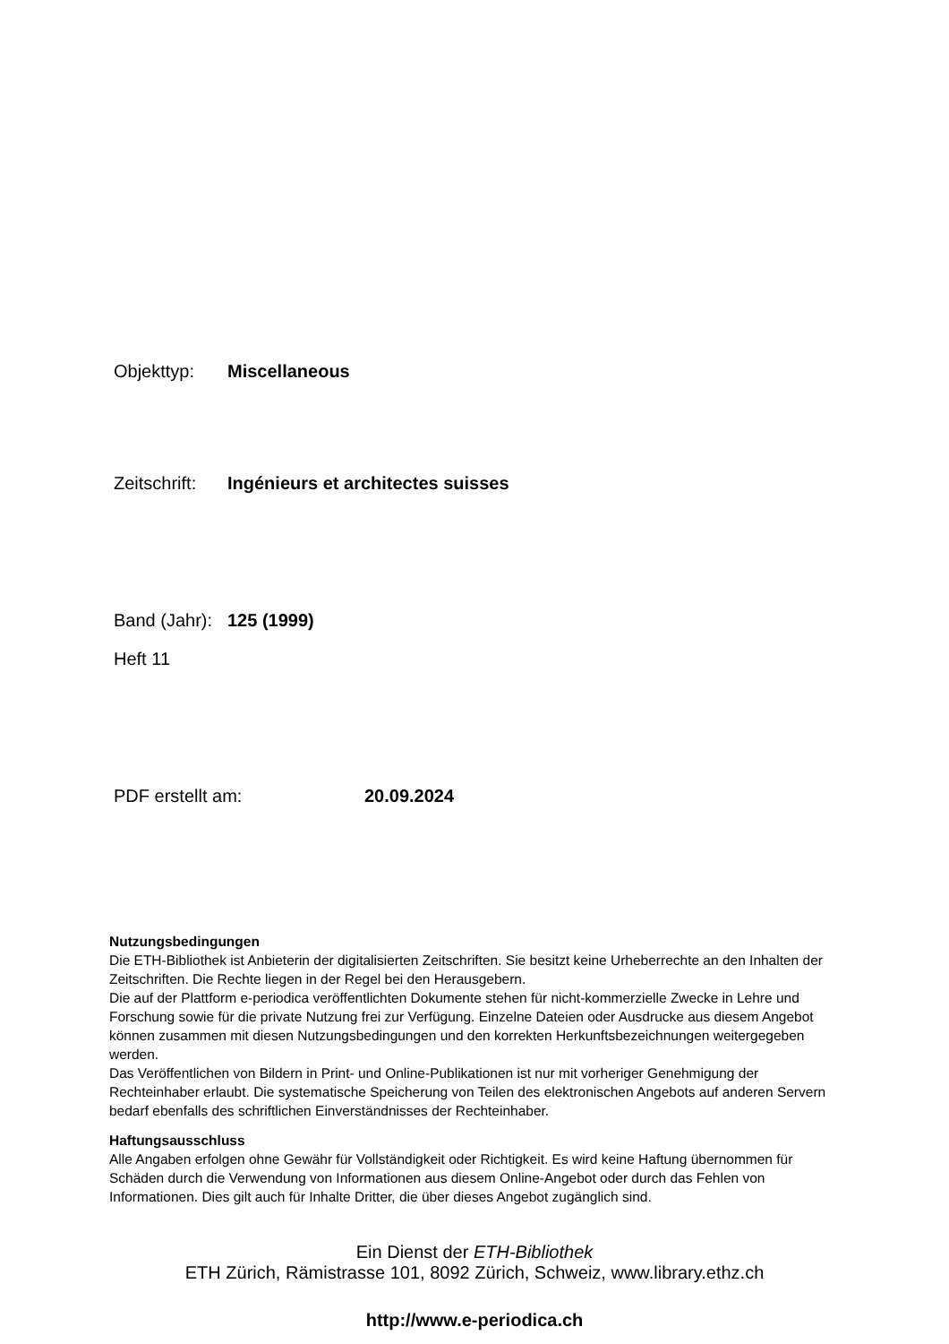Objekttyp: Miscellaneous
Zeitschrift: Ingénieurs et architectes suisses
Band (Jahr): 125 (1999)
Heft 11
PDF erstellt am: 20.09.2024
Nutzungsbedingungen
Die ETH-Bibliothek ist Anbieterin der digitalisierten Zeitschriften. Sie besitzt keine Urheberrechte an den Inhalten der Zeitschriften. Die Rechte liegen in der Regel bei den Herausgebern.
Die auf der Plattform e-periodica veröffentlichten Dokumente stehen für nicht-kommerzielle Zwecke in Lehre und Forschung sowie für die private Nutzung frei zur Verfügung. Einzelne Dateien oder Ausdrucke aus diesem Angebot können zusammen mit diesen Nutzungsbedingungen und den korrekten Herkunftsbezeichnungen weitergegeben werden.
Das Veröffentlichen von Bildern in Print- und Online-Publikationen ist nur mit vorheriger Genehmigung der Rechteinhaber erlaubt. Die systematische Speicherung von Teilen des elektronischen Angebots auf anderen Servern bedarf ebenfalls des schriftlichen Einverständnisses der Rechteinhaber.
Haftungsausschluss
Alle Angaben erfolgen ohne Gewähr für Vollständigkeit oder Richtigkeit. Es wird keine Haftung übernommen für Schäden durch die Verwendung von Informationen aus diesem Online-Angebot oder durch das Fehlen von Informationen. Dies gilt auch für Inhalte Dritter, die über dieses Angebot zugänglich sind.
Ein Dienst der ETH-Bibliothek
ETH Zürich, Rämistrasse 101, 8092 Zürich, Schweiz, www.library.ethz.ch
http://www.e-periodica.ch